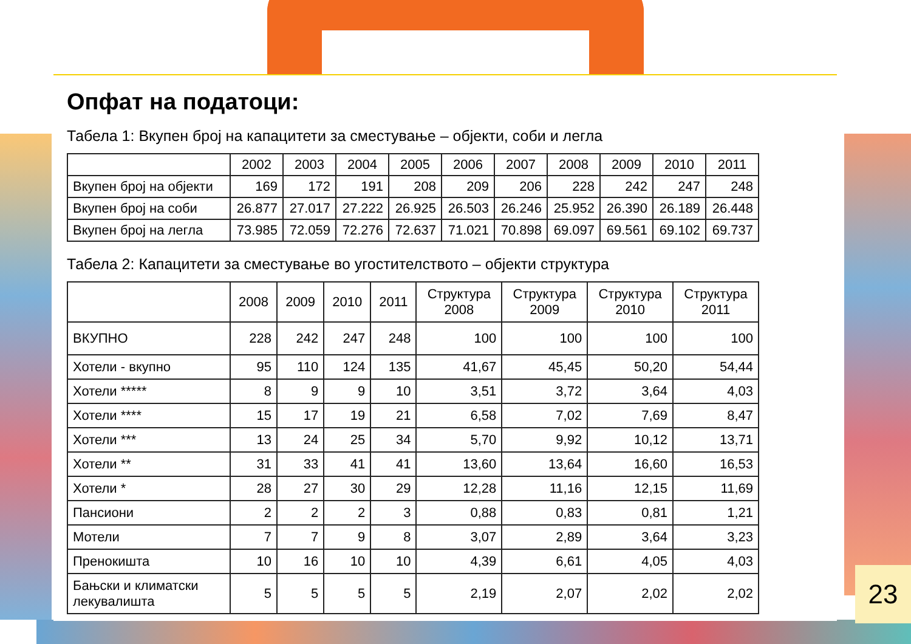Опфат на податоци:
Табела 1: Вкупен број на капацитети за сместување – објекти, соби и легла
| | 2002 | 2003 | 2004 | 2005 | 2006 | 2007 | 2008 | 2009 | 2010 | 2011 |
| --- | --- | --- | --- | --- | --- | --- | --- | --- | --- | --- |
| Вкупен број на објекти | 169 | 172 | 191 | 208 | 209 | 206 | 228 | 242 | 247 | 248 |
| Вкупен број на соби | 26.877 | 27.017 | 27.222 | 26.925 | 26.503 | 26.246 | 25.952 | 26.390 | 26.189 | 26.448 |
| Вкупен број на легла | 73.985 | 72.059 | 72.276 | 72.637 | 71.021 | 70.898 | 69.097 | 69.561 | 69.102 | 69.737 |
Табела 2: Капацитети за сместување во угостителството – објекти структура
| | 2008 | 2009 | 2010 | 2011 | Структура 2008 | Структура 2009 | Структура 2010 | Структура 2011 |
| --- | --- | --- | --- | --- | --- | --- | --- | --- |
| ВКУПНО | 228 | 242 | 247 | 248 | 100 | 100 | 100 | 100 |
| Хотели - вкупно | 95 | 110 | 124 | 135 | 41,67 | 45,45 | 50,20 | 54,44 |
| Хотели ***** | 8 | 9 | 9 | 10 | 3,51 | 3,72 | 3,64 | 4,03 |
| Хотели **** | 15 | 17 | 19 | 21 | 6,58 | 7,02 | 7,69 | 8,47 |
| Хотели *** | 13 | 24 | 25 | 34 | 5,70 | 9,92 | 10,12 | 13,71 |
| Хотели ** | 31 | 33 | 41 | 41 | 13,60 | 13,64 | 16,60 | 16,53 |
| Хотели * | 28 | 27 | 30 | 29 | 12,28 | 11,16 | 12,15 | 11,69 |
| Пансиони | 2 | 2 | 2 | 3 | 0,88 | 0,83 | 0,81 | 1,21 |
| Мотели | 7 | 7 | 9 | 8 | 3,07 | 2,89 | 3,64 | 3,23 |
| Пренокишта | 10 | 16 | 10 | 10 | 4,39 | 6,61 | 4,05 | 4,03 |
| Бањски и климатски лекувалишта | 5 | 5 | 5 | 5 | 2,19 | 2,07 | 2,02 | 2,02 |
23